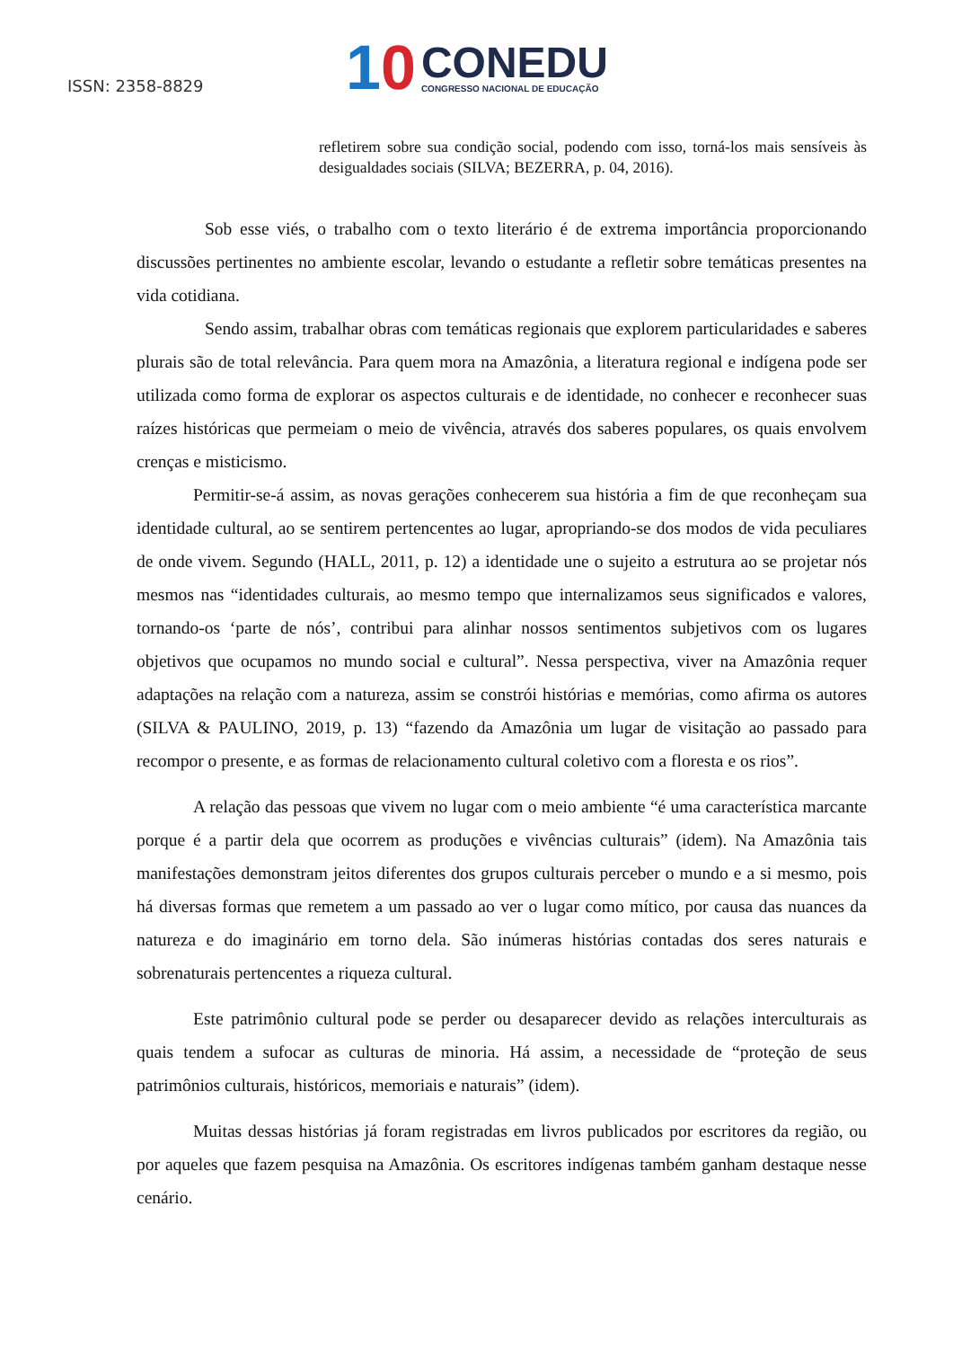ISSN: 2358-8829
10
CONEDU
CONGRESSO NACIONAL DE EDUCAÇÃO
refletirem sobre sua condição social, podendo com isso, torná-los mais sensíveis às desigualdades sociais (SILVA; BEZERRA, p. 04, 2016).
Sob esse viés, o trabalho com o texto literário é de extrema importância proporcionando discussões pertinentes no ambiente escolar, levando o estudante a refletir sobre temáticas presentes na vida cotidiana.
Sendo assim, trabalhar obras com temáticas regionais que explorem particularidades e saberes plurais são de total relevância. Para quem mora na Amazônia, a literatura regional e indígena pode ser utilizada como forma de explorar os aspectos culturais e de identidade, no conhecer e reconhecer suas raízes históricas que permeiam o meio de vivência, através dos saberes populares, os quais envolvem crenças e misticismo.
Permitir-se-á assim, as novas gerações conhecerem sua história a fim de que reconheçam sua identidade cultural, ao se sentirem pertencentes ao lugar, apropriando-se dos modos de vida peculiares de onde vivem. Segundo (HALL, 2011, p. 12) a identidade une o sujeito a estrutura ao se projetar nós mesmos nas “identidades culturais, ao mesmo tempo que internalizamos seus significados e valores, tornando-os ‘parte de nós’, contribui para alinhar nossos sentimentos subjetivos com os lugares objetivos que ocupamos no mundo social e cultural”. Nessa perspectiva, viver na Amazônia requer adaptações na relação com a natureza, assim se constrói histórias e memórias, como afirma os autores (SILVA & PAULINO, 2019, p. 13) “fazendo da Amazônia um lugar de visitação ao passado para recompor o presente, e as formas de relacionamento cultural coletivo com a floresta e os rios”.
A relação das pessoas que vivem no lugar com o meio ambiente “é uma característica marcante porque é a partir dela que ocorrem as produções e vivências culturais” (idem). Na Amazônia tais manifestações demonstram jeitos diferentes dos grupos culturais perceber o mundo e a si mesmo, pois há diversas formas que remetem a um passado ao ver o lugar como mítico, por causa das nuances da natureza e do imaginário em torno dela. São inúmeras histórias contadas dos seres naturais e sobrenaturais pertencentes a riqueza cultural.
Este patrimônio cultural pode se perder ou desaparecer devido as relações interculturais as quais tendem a sufocar as culturas de minoria. Há assim, a necessidade de “proteção de seus patrimônios culturais, históricos, memoriais e naturais” (idem).
Muitas dessas histórias já foram registradas em livros publicados por escritores da região, ou por aqueles que fazem pesquisa na Amazônia. Os escritores indígenas também ganham destaque nesse cenário.